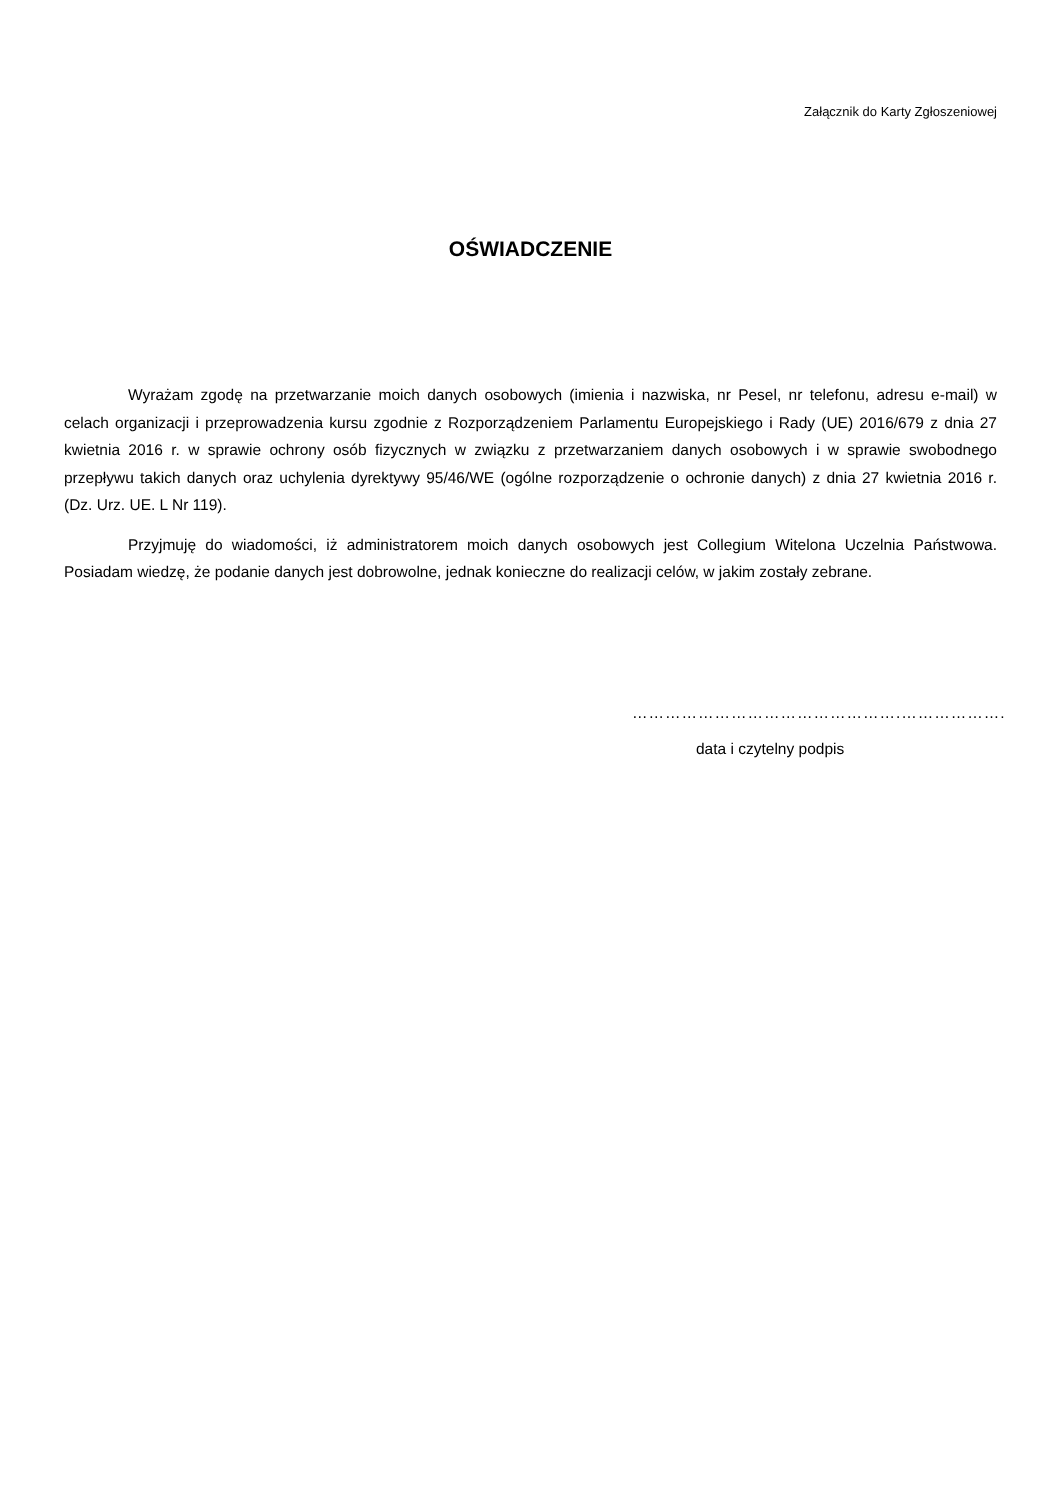Załącznik do Karty Zgłoszeniowej
OŚWIADCZENIE
Wyrażam zgodę na przetwarzanie moich danych osobowych (imienia i nazwiska, nr Pesel, nr telefonu, adresu e-mail) w celach organizacji i przeprowadzenia kursu zgodnie z Rozporządzeniem Parlamentu Europejskiego i Rady (UE) 2016/679 z dnia 27 kwietnia 2016 r. w sprawie ochrony osób fizycznych w związku z przetwarzaniem danych osobowych i w sprawie swobodnego przepływu takich danych oraz uchylenia dyrektywy 95/46/WE (ogólne rozporządzenie o ochronie danych) z dnia 27 kwietnia 2016 r. (Dz. Urz. UE. L Nr 119).
Przyjmuję do wiadomości, iż administratorem moich danych osobowych jest Collegium Witelona Uczelnia Państwowa. Posiadam wiedzę, że podanie danych jest dobrowolne, jednak konieczne do realizacji celów, w jakim zostały zebrane.
………………………………………….……………….
data i czytelny podpis